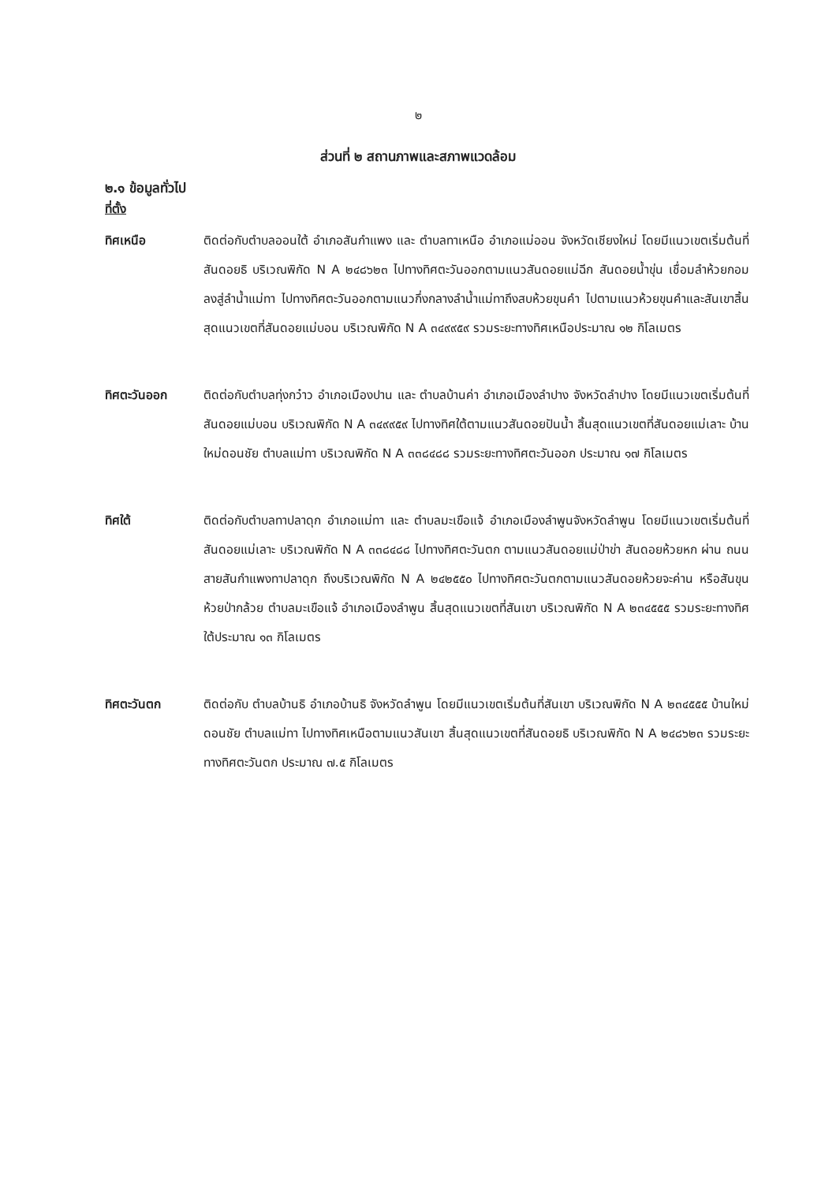๒
ส่วนที่ ๒ สถานภาพและสภาพแวดล้อม
๒.๑ ข้อมูลทั่วไป
ที่ตั้ง
ทิศเหนือ ติดต่อกับตำบลออนใต้ อำเภอสันกำแพง และ ตำบลทาเหนือ อำเภอแม่ออน จังหวัดเชียงใหม่ โดยมีแนวเขตเริ่มต้นที่สันดอยธิ บริเวณพิกัด N A ๒๔๘๖๒๓ ไปทางทิศตะวันออกตามแนวสันดอยแม่ฉีก สันดอยน้ำขุ่น เชื่อมลำห้วยกอม ลงสู่ลำน้ำแม่ทา ไปทางทิศตะวันออกตามแนวกึ่งกลางลำน้ำแม่ทาถึงสบห้วยขุนคำ ไปตามแนวห้วยขุนคำและสันเขาสิ้นสุดแนวเขตที่สันดอยแม่บอน บริเวณพิกัด N A ๓๔๙๙๕๙ รวมระยะทางทิศเหนือประมาณ ๑๒ กิโลเมตร
ทิศตะวันออก ติดต่อกับตำบลทุ่งกว๋าว อำเภอเมืองปาน และ ตำบลบ้านค่า อำเภอเมืองลำปาง จังหวัดลำปาง โดยมีแนวเขตเริ่มต้นที่สันดอยแม่บอน บริเวณพิกัด N A ๓๔๙๙๕๙ ไปทางทิศใต้ตามแนวสันดอยปันน้ำ สิ้นสุดแนวเขตที่สันดอยแม่เลาะ บ้านใหม่ดอนชัย ตำบลแม่ทา บริเวณพิกัด N A ๓๓๘๔๘๘ รวมระยะทางทิศตะวันออก ประมาณ ๑๗ กิโลเมตร
ทิศใต้ ติดต่อกับตำบลทาปลาดุก อำเภอแม่ทา และ ตำบลมะเขือแจ้ อำเภอเมืองลำพูนจังหวัดลำพูน โดยมีแนวเขตเริ่มต้นที่สันดอยแม่เลาะ บริเวณพิกัด N A ๓๓๘๔๘๘ ไปทางทิศตะวันตก ตามแนวสันดอยแม่ป่าข่า สันดอยห้วยหก ผ่าน ถนนสายสันกำแพงทาปลาดุก ถึงบริเวณพิกัด N A ๒๔๒๕๕๐ ไปทางทิศตะวันตกตามแนวสันดอยห้วยจะค่าน หรือสันขุนห้วยป่ากล้วย ตำบลมะเขือแจ้ อำเภอเมืองลำพูน สิ้นสุดแนวเขตที่สันเขา บริเวณพิกัด N A ๒๓๔๕๕๕ รวมระยะทางทิศใต้ประมาณ ๑๓ กิโลเมตร
ทิศตะวันตก ติดต่อกับ ตำบลบ้านธิ อำเภอบ้านธิ จังหวัดลำพูน โดยมีแนวเขตเริ่มต้นที่สันเขา บริเวณพิกัด N A ๒๓๔๕๕๕ บ้านใหม่ดอนชัย ตำบลแม่ทา ไปทางทิศเหนือตามแนวสันเขา สิ้นสุดแนวเขตที่สันดอยธิ บริเวณพิกัด N A ๒๔๘๖๒๓ รวมระยะทางทิศตะวันตก ประมาณ ๗.๕ กิโลเมตร